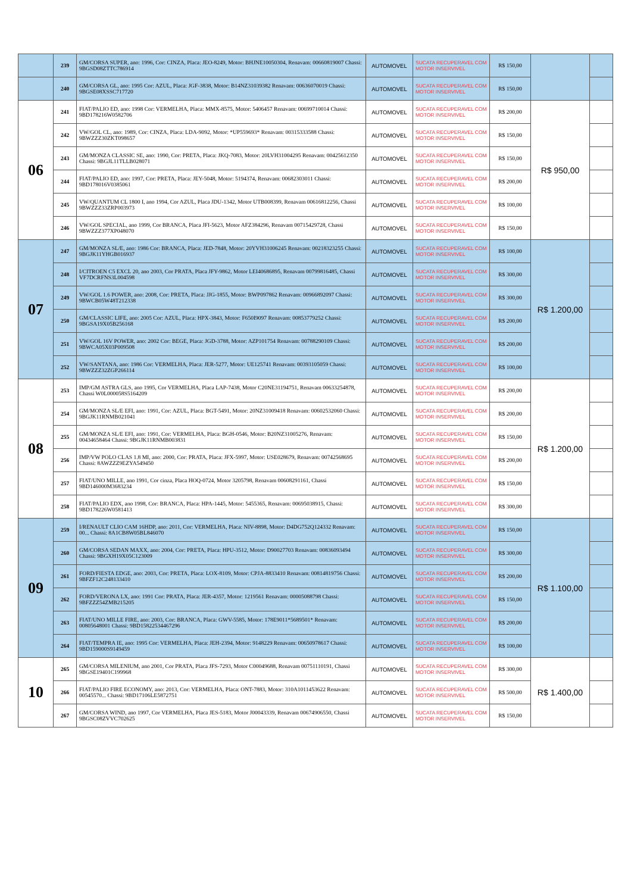| | 239 | GM/CORSA SUPER, ano: 1996, Cor: CINZA, Placa: JEO-8249, Motor: BHJNE10050304, Renavam: 00660819007 Chassi: 9BGSD08ZTTC786914 | AUTOMOVEL | SUCATA RECUPERAVEL COM MOTOR INSERVIVEL | R$ 150,00 | | |
| | 240 | GM/CORSA GL, ano: 1995 Cor: AZUL, Placa: JGF-3838, Motor: B14NZ31039382 Renavam: 00636070019 Chassi: 9BGSE08XSSC717720 | AUTOMOVEL | SUCATA RECUPERAVEL COM MOTOR INSERVIVEL | R$ 150,00 | | |
| 06 | 241 | FIAT/PALIO ED, ano: 1998 Cor: VERMELHA, Placa: MMX-8575, Motor: 5406457 Renavam: 00699710014 Chassi: 9BD178216W0582706 | AUTOMOVEL | SUCATA RECUPERAVEL COM MOTOR INSERVIVEL | R$ 200,00 | R$ 950,00 | |
| | 242 | VW/GOL CL, ano: 1989, Cor: CINZA, Placa: LDA-9092, Motor: *UP559693* Renavam: 00315333588 Chassi: 9BWZZZ30ZKT098657 | AUTOMOVEL | SUCATA RECUPERAVEL COM MOTOR INSERVIVEL | R$ 150,00 | | |
| | 243 | GM/MONZA CLASSIC SE, ano: 1990, Cor: PRETA, Placa: JKQ-7083, Motor: 20LVH31004295 Renavam: 00425612350 Chassi: 9BGJL11TLLB028071 | AUTOMOVEL | SUCATA RECUPERAVEL COM MOTOR INSERVIVEL | R$ 150,00 | | |
| | 244 | FIAT/PALIO ED, ano: 1997, Cor: PRETA, Placa: JEY-5048, Motor: 5194374, Renavam: 00682303011 Chassi: 9BD178016V0385061 | AUTOMOVEL | SUCATA RECUPERAVEL COM MOTOR INSERVIVEL | R$ 200,00 | | |
| | 245 | VW/QUANTUM CL 1800 I, ano 1994, Cor AZUL, Placa JDU-1342, Motor UTB008399, Renavam 00616812256, Chassi 9BWZZZ33ZRP003973 | AUTOMOVEL | SUCATA RECUPERAVEL COM MOTOR INSERVIVEL | R$ 100,00 | | |
| | 246 | VW/GOL SPECIAL, ano 1999, Cor BRANCA, Placa JFI-5623, Motor AFZ384296, Renavam 00715429728, Chassi 9BWZZZ377XP048070 | AUTOMOVEL | SUCATA RECUPERAVEL COM MOTOR INSERVIVEL | R$ 150,00 | | |
| 07 | 247 | GM/MONZA SL/E, ano: 1986 Cor: BRANCA, Placa: JED-7848, Motor: 20YVH31006245 Renavam: 00218323255 Chassi: 9BGJK11YHGB016937 | AUTOMOVEL | SUCATA RECUPERAVEL COM MOTOR INSERVIVEL | R$ 100,00 | R$ 1.200,00 | |
| | 248 | I/CITROEN C5 EXCL 20, ano 2003, Cor PRATA, Placa JFY-9862, Motor LEI40686895, Renavam 00799816485, Chassi VF7DCRFNS3L004598 | AUTOMOVEL | SUCATA RECUPERAVEL COM MOTOR INSERVIVEL | R$ 300,00 | | |
| | 249 | VW/GOL 1.6 POWER, ano: 2008, Cor: PRETA, Placa: JJG-1855, Motor: BWP097862 Renavam: 00966892097 Chassi: 9BWCB05W48T212338 | AUTOMOVEL | SUCATA RECUPERAVEL COM MOTOR INSERVIVEL | R$ 300,00 | | |
| | 250 | GM/CLASSIC LIFE, ano: 2005 Cor: AZUL, Placa: HPX-3843, Motor: F650I9097 Renavam: 00853779252 Chassi: 9BGSA19X05B256168 | AUTOMOVEL | SUCATA RECUPERAVEL COM MOTOR INSERVIVEL | R$ 200,00 | | |
| | 251 | VW/GOL 16V POWER, ano: 2002 Cor: BEGE, Placa: JGD-3788, Motor: AZP101754 Renavam: 00788290109 Chassi: 9BWCA05X03P009508 | AUTOMOVEL | SUCATA RECUPERAVEL COM MOTOR INSERVIVEL | R$ 200,00 | | |
| | 252 | VW/SANTANA, ano: 1986 Cor: VERMELHA, Placa: JER-5277, Motor: UE125741 Renavam: 00393105059 Chassi: 9BWZZZ32ZGP266114 | AUTOMOVEL | SUCATA RECUPERAVEL COM MOTOR INSERVIVEL | R$ 100,00 | | |
| 08 | 253 | IMP/GM ASTRA GLS, ano 1995, Cor VERMELHA, Placa LAP-7438, Motor C20NE31194751, Renavam 00633254878, Chassi W0L000058S5164209 | AUTOMOVEL | SUCATA RECUPERAVEL COM MOTOR INSERVIVEL | R$ 200,00 | R$ 1.200,00 | |
| | 254 | GM/MONZA SL/E EFI, ano: 1991, Cor: AZUL, Placa: BGT-5491, Motor: 20NZ31009418 Renavam: 00602532060 Chassi: 9BGJK11RNMB021041 | AUTOMOVEL | SUCATA RECUPERAVEL COM MOTOR INSERVIVEL | R$ 200,00 | | |
| | 255 | GM/MONZA SL/E EFI, ano: 1991, Cor: VERMELHA, Placa: BGH-0546, Motor: B20NZ31005276, Renavam: 00434658464 Chassi: 9BGJK11RNMB003831 | AUTOMOVEL | SUCATA RECUPERAVEL COM MOTOR INSERVIVEL | R$ 150,00 | | |
| | 256 | IMP/VW POLO CLAS 1.8 MI, ano: 2000, Cor: PRATA, Placa: JFX-5997, Motor: USE028679, Renavam: 00742568695 Chassi: 8AWZZZ9EZYA549450 | AUTOMOVEL | SUCATA RECUPERAVEL COM MOTOR INSERVIVEL | R$ 200,00 | | |
| | 257 | FIAT/UNO MILLE, ano 1991, Cor cinza, Placa HOQ-0724, Motor 3205798, Renavam 00608291161, Chassi 9BD146000M3683234 | AUTOMOVEL | SUCATA RECUPERAVEL COM MOTOR INSERVIVEL | R$ 150,00 | | |
| | 258 | FIAT/PALIO EDX, ano 1998, Cor: BRANCA, Placa: HPA-1445, Motor: 5455365, Renavam: 00695038915, Chassi: 9BD178226W0581413 | AUTOMOVEL | SUCATA RECUPERAVEL COM MOTOR INSERVIVEL | R$ 300,00 | | |
| 09 | 259 | I/RENAULT CLIO CAM 16HDP, ano: 2011, Cor: VERMELHA, Placa: NIV-8898, Motor: D4DG752Q124332 Renavam: 00... Chassi: 8A1CB8W05BL846070 | AUTOMOVEL | SUCATA RECUPERAVEL COM MOTOR INSERVIVEL | R$ 150,00 | R$ 1.100,00 | |
| | 260 | GM/CORSA SEDAN MAXX, ano: 2004, Cor: PRETA, Placa: HPU-3512, Motor: D90027703 Renavam: 00836093494 Chassi: 9BGXH19X05C123009 | AUTOMOVEL | SUCATA RECUPERAVEL COM MOTOR INSERVIVEL | R$ 300,00 | | |
| | 261 | FORD/FIESTA EDGE, ano: 2003, Cor: PRETA, Placa: LOX-8109, Motor: CPJA-8833410 Renavam: 00814819756 Chassi: 9BFZF12C248133410 | AUTOMOVEL | SUCATA RECUPERAVEL COM MOTOR INSERVIVEL | R$ 200,00 | | |
| | 262 | FORD/VERONA LX, ano: 1991 Cor: PRATA, Placa: JER-4357, Motor: 1219561 Renavam: 00005088798 Chassi: 9BFZZZ54ZMB215205 | AUTOMOVEL | SUCATA RECUPERAVEL COM MOTOR INSERVIVEL | R$ 150,00 | | |
| | 263 | FIAT/UNO MILLE FIRE, ano: 2003, Cor: BRANCA, Placa: GWV-5585, Motor: 178E9011*5689501* Renavam: 00805648001 Chassi: 9BD15822534467296 | AUTOMOVEL | SUCATA RECUPERAVEL COM MOTOR INSERVIVEL | R$ 200,00 | | |
| | 264 | FIAT/TEMPRA IE, ano: 1995 Cor: VERMELHA, Placa: JEH-2394, Motor: 9148229 Renavam: 00650978617 Chassi: 9BD159000S9149459 | AUTOMOVEL | SUCATA RECUPERAVEL COM MOTOR INSERVIVEL | R$ 100,00 | | |
| 10 | 265 | GM/CORSA MILENIUM, ano 2001, Cor PRATA, Placa JFS-7293, Motor C00049688, Renavam 00751110191, Chassi 9BGSE19401C199968 | AUTOMOVEL | SUCATA RECUPERAVEL COM MOTOR INSERVIVEL | R$ 300,00 | R$ 1.400,00 | |
| | 266 | FIAT/PALIO FIRE ECONOMY, ano: 2013, Cor: VERMELHA, Placa: ONT-7883, Motor: 310A1011453622 Renavam: 00545570... Chassi: 9BD17106LE5872751 | AUTOMOVEL | SUCATA RECUPERAVEL COM MOTOR INSERVIVEL | R$ 500,00 | | |
| | 267 | GM/CORSA WIND, ano 1997, Cor VERMELHA, Placa JES-5183, Motor J00043339, Renavam 00674906550, Chassi 9BGSC08ZVVC702625 | AUTOMOVEL | SUCATA RECUPERAVEL COM MOTOR INSERVIVEL | R$ 150,00 | | |